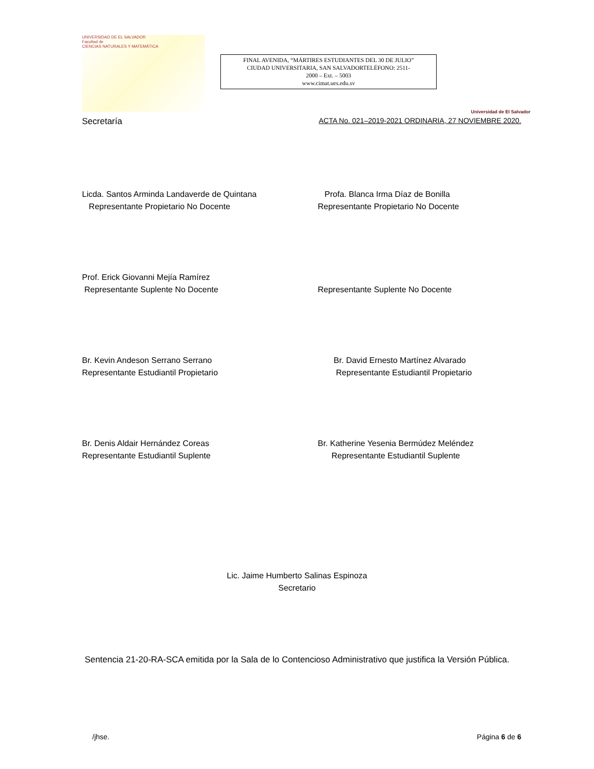UNIVERSIDAD DE EL SALVADOR
Facultad de
CIENCIAS NATURALES Y MATEMÁTICA
FINAL AVENIDA, “MÁRTIRES ESTUDIANTES DEL 30 DE JULIO”
CIUDAD UNIVERSITARIA, SAN SALVADORTELÉFONO: 2511-
2000 – Ext. – 5003
www.cimat.ues.edu.sv
Universidad de El Salvador
Secretaría ACTA No. 021–2019-2021 ORDINARIA, 27 NOVIEMBRE 2020.
Licda. Santos Arminda Landaverde de Quintana
Representante Propietario No Docente
Profa. Blanca Irma Díaz de Bonilla
Representante Propietario No Docente
Prof. Erick Giovanni Mejía Ramírez
Representante Suplente No Docente
Representante Suplente No Docente
Br. Kevin Andeson Serrano Serrano
Representante Estudiantil Propietario
Br. David Ernesto Martínez Alvarado
Representante Estudiantil Propietario
Br. Denis Aldair Hernández Coreas
Representante Estudiantil Suplente
Br. Katherine Yesenia Bermúdez Meléndez
Representante Estudiantil Suplente
Lic. Jaime Humberto Salinas Espinoza
Secretario
Sentencia 21-20-RA-SCA emitida por la Sala de lo Contencioso Administrativo que justifica la Versión Pública.
/jhse. Página 6 de 6